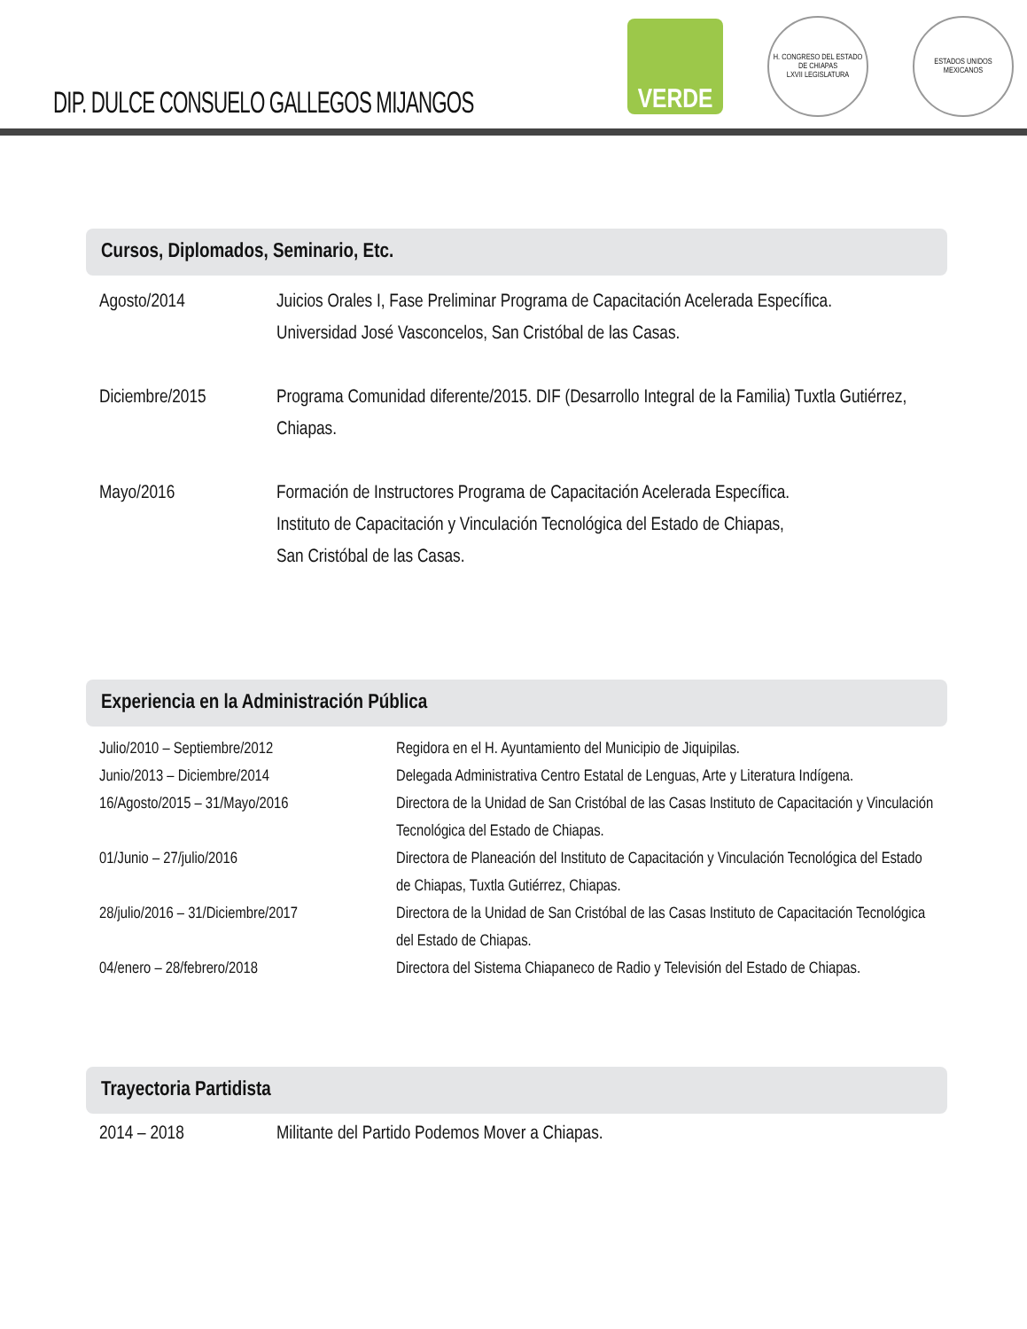DIP. DULCE CONSUELO GALLEGOS MIJANGOS
VERDE
H. CONGRESO DEL ESTADO DE CHIAPAS
LXVII LEGISLATURA
ESTADOS UNIDOS MEXICANOS
Cursos, Diplomados, Seminario, Etc.
| Agosto/2014 | Juicios Orales I, Fase Preliminar Programa de Capacitación Acelerada Específica. Universidad José Vasconcelos, San Cristóbal de las Casas. |
| Diciembre/2015 | Programa Comunidad diferente/2015. DIF (Desarrollo Integral de la Familia) Tuxtla Gutiérrez, Chiapas. |
| Mayo/2016 | Formación de Instructores Programa de Capacitación Acelerada Específica. Instituto de Capacitación y Vinculación Tecnológica del Estado de Chiapas, San Cristóbal de las Casas. |
Experiencia en la Administración Pública
| Julio/2010 – Septiembre/2012 | Regidora en el H. Ayuntamiento del Municipio de Jiquipilas. |
| Junio/2013 – Diciembre/2014 | Delegada Administrativa Centro Estatal de Lenguas, Arte y Literatura Indígena. |
| 16/Agosto/2015 – 31/Mayo/2016 | Directora de la Unidad de San Cristóbal de las Casas Instituto de Capacitación y Vinculación Tecnológica del Estado de Chiapas. |
| 01/Junio – 27/julio/2016 | Directora de Planeación del Instituto de Capacitación y Vinculación Tecnológica del Estado de Chiapas, Tuxtla Gutiérrez, Chiapas. |
| 28/julio/2016 – 31/Diciembre/2017 | Directora de la Unidad de San Cristóbal de las Casas Instituto de Capacitación Tecnológica del Estado de Chiapas. |
| 04/enero – 28/febrero/2018 | Directora del Sistema Chiapaneco de Radio y Televisión del Estado de Chiapas. |
Trayectoria Partidista
| 2014 – 2018 | Militante del Partido Podemos Mover a Chiapas. |